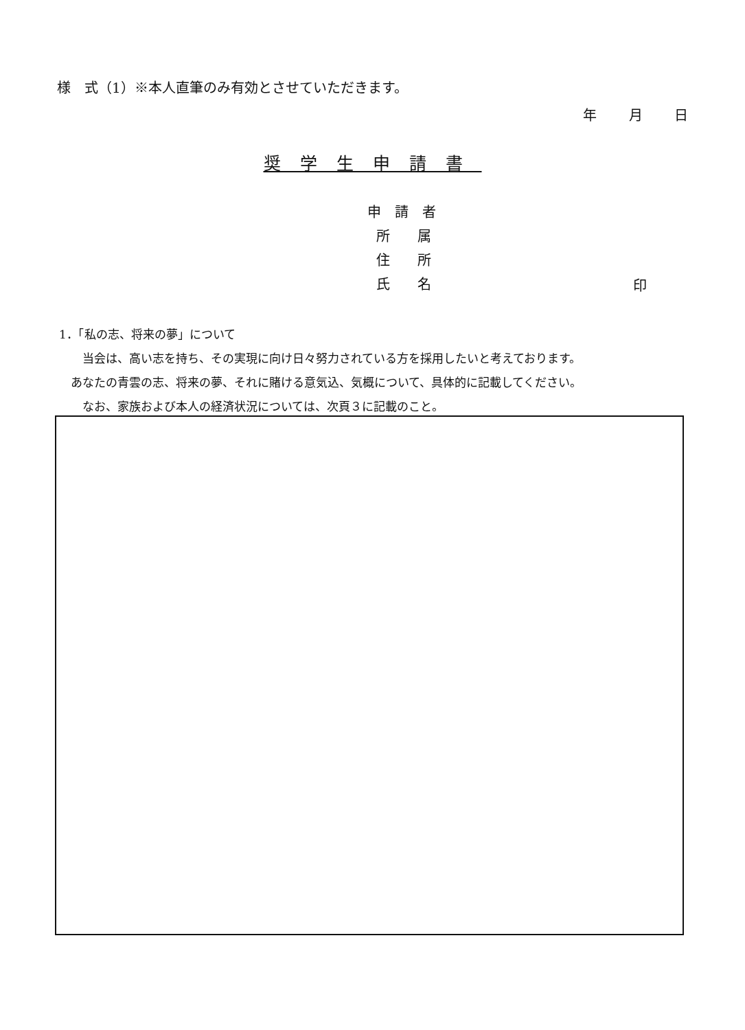様　式（1）※本人直筆のみ有効とさせていただきます。
年 月 日
奨学生申請書
申　請　者
所　　属
住　　所
氏　　名
印
1．「私の志、将来の夢」について
　　当会は、高い志を持ち、その実現に向け日々努力されている方を採用したいと考えております。
　あなたの青雲の志、将来の夢、それに賭ける意気込、気概について、具体的に記載してください。
　　なお、家族および本人の経済状況については、次頁３に記載のこと。